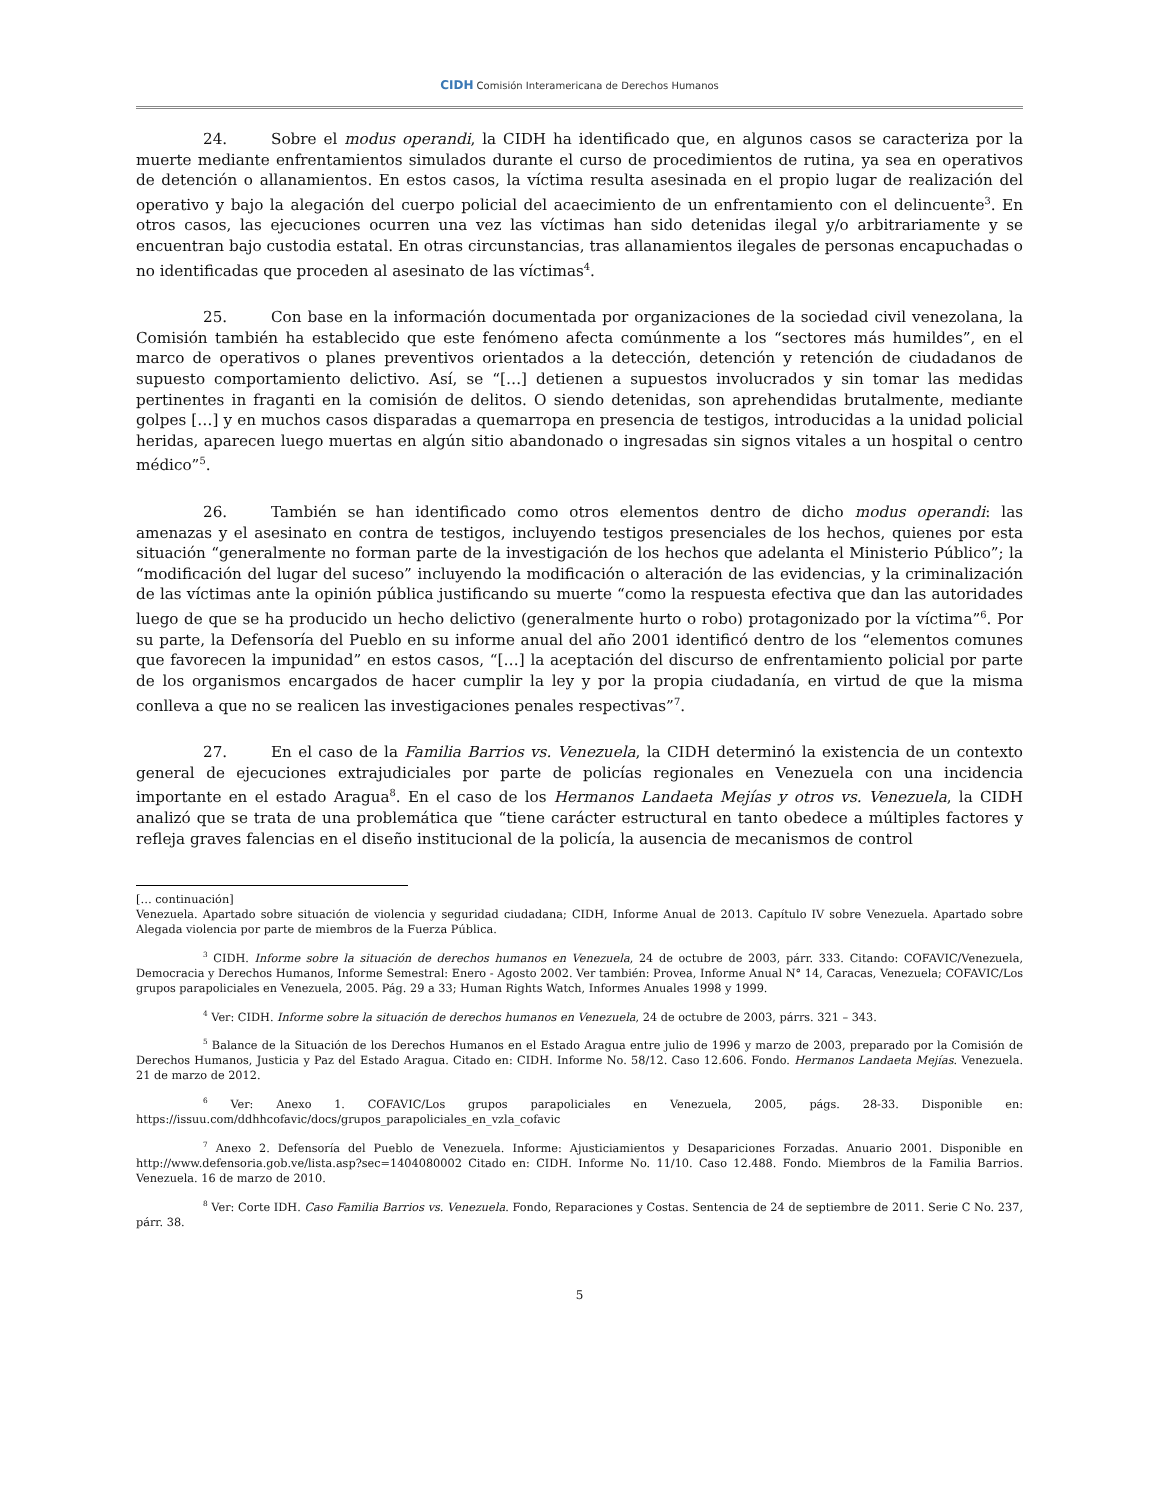CIDH Comisión Interamericana de Derechos Humanos
24. Sobre el modus operandi, la CIDH ha identificado que, en algunos casos se caracteriza por la muerte mediante enfrentamientos simulados durante el curso de procedimientos de rutina, ya sea en operativos de detención o allanamientos. En estos casos, la víctima resulta asesinada en el propio lugar de realización del operativo y bajo la alegación del cuerpo policial del acaecimiento de un enfrentamiento con el delincuente<sup>3</sup>. En otros casos, las ejecuciones ocurren una vez las víctimas han sido detenidas ilegal y/o arbitrariamente y se encuentran bajo custodia estatal. En otras circunstancias, tras allanamientos ilegales de personas encapuchadas o no identificadas que proceden al asesinato de las víctimas<sup>4</sup>.
25. Con base en la información documentada por organizaciones de la sociedad civil venezolana, la Comisión también ha establecido que este fenómeno afecta comúnmente a los “sectores más humildes”, en el marco de operativos o planes preventivos orientados a la detección, detención y retención de ciudadanos de supuesto comportamiento delictivo. Así, se “[…] detienen a supuestos involucrados y sin tomar las medidas pertinentes in fraganti en la comisión de delitos. O siendo detenidas, son aprehendidas brutalmente, mediante golpes […] y en muchos casos disparadas a quemarropa en presencia de testigos, introducidas a la unidad policial heridas, aparecen luego muertas en algún sitio abandonado o ingresadas sin signos vitales a un hospital o centro médico”<sup>5</sup>.
26. También se han identificado como otros elementos dentro de dicho modus operandi: las amenazas y el asesinato en contra de testigos, incluyendo testigos presenciales de los hechos, quienes por esta situación “generalmente no forman parte de la investigación de los hechos que adelanta el Ministerio Público”; la “modificación del lugar del suceso” incluyendo la modificación o alteración de las evidencias, y la criminalización de las víctimas ante la opinión pública justificando su muerte “como la respuesta efectiva que dan las autoridades luego de que se ha producido un hecho delictivo (generalmente hurto o robo) protagonizado por la víctima”<sup>6</sup>. Por su parte, la Defensoría del Pueblo en su informe anual del año 2001 identificó dentro de los “elementos comunes que favorecen la impunidad” en estos casos, “[…] la aceptación del discurso de enfrentamiento policial por parte de los organismos encargados de hacer cumplir la ley y por la propia ciudadanía, en virtud de que la misma conlleva a que no se realicen las investigaciones penales respectivas”<sup>7</sup>.
27. En el caso de la Familia Barrios vs. Venezuela, la CIDH determinó la existencia de un contexto general de ejecuciones extrajudiciales por parte de policías regionales en Venezuela con una incidencia importante en el estado Aragua<sup>8</sup>. En el caso de los Hermanos Landaeta Mejías y otros vs. Venezuela, la CIDH analizó que se trata de una problemática que “tiene carácter estructural en tanto obedece a múltiples factores y refleja graves falencias en el diseño institucional de la policía, la ausencia de mecanismos de control
[… continuación]
Venezuela. Apartado sobre situación de violencia y seguridad ciudadana; CIDH, Informe Anual de 2013. Capítulo IV sobre Venezuela. Apartado sobre Alegada violencia por parte de miembros de la Fuerza Pública.
<sup>3</sup> CIDH. Informe sobre la situación de derechos humanos en Venezuela, 24 de octubre de 2003, párr. 333. Citando: COFAVIC/Venezuela, Democracia y Derechos Humanos, Informe Semestral: Enero - Agosto 2002. Ver también: Provea, Informe Anual N° 14, Caracas, Venezuela; COFAVIC/Los grupos parapoliciales en Venezuela, 2005. Pág. 29 a 33; Human Rights Watch, Informes Anuales 1998 y 1999.
<sup>4</sup> Ver: CIDH. Informe sobre la situación de derechos humanos en Venezuela, 24 de octubre de 2003, párrs. 321 – 343.
<sup>5</sup> Balance de la Situación de los Derechos Humanos en el Estado Aragua entre julio de 1996 y marzo de 2003, preparado por la Comisión de Derechos Humanos, Justicia y Paz del Estado Aragua. Citado en: CIDH. Informe No. 58/12. Caso 12.606. Fondo. Hermanos Landaeta Mejías. Venezuela. 21 de marzo de 2012.
<sup>6</sup> Ver: Anexo 1. COFAVIC/Los grupos parapoliciales en Venezuela, 2005, págs. 28-33. Disponible en: https://issuu.com/ddhhcofavic/docs/grupos_parapoliciales_en_vzla_cofavic
<sup>7</sup> Anexo 2. Defensoría del Pueblo de Venezuela. Informe: Ajusticiamientos y Desapariciones Forzadas. Anuario 2001. Disponible en http://www.defensoria.gob.ve/lista.asp?sec=1404080002 Citado en: CIDH. Informe No. 11/10. Caso 12.488. Fondo. Miembros de la Familia Barrios. Venezuela. 16 de marzo de 2010.
<sup>8</sup> Ver: Corte IDH. Caso Familia Barrios vs. Venezuela. Fondo, Reparaciones y Costas. Sentencia de 24 de septiembre de 2011. Serie C No. 237, párr. 38.
5